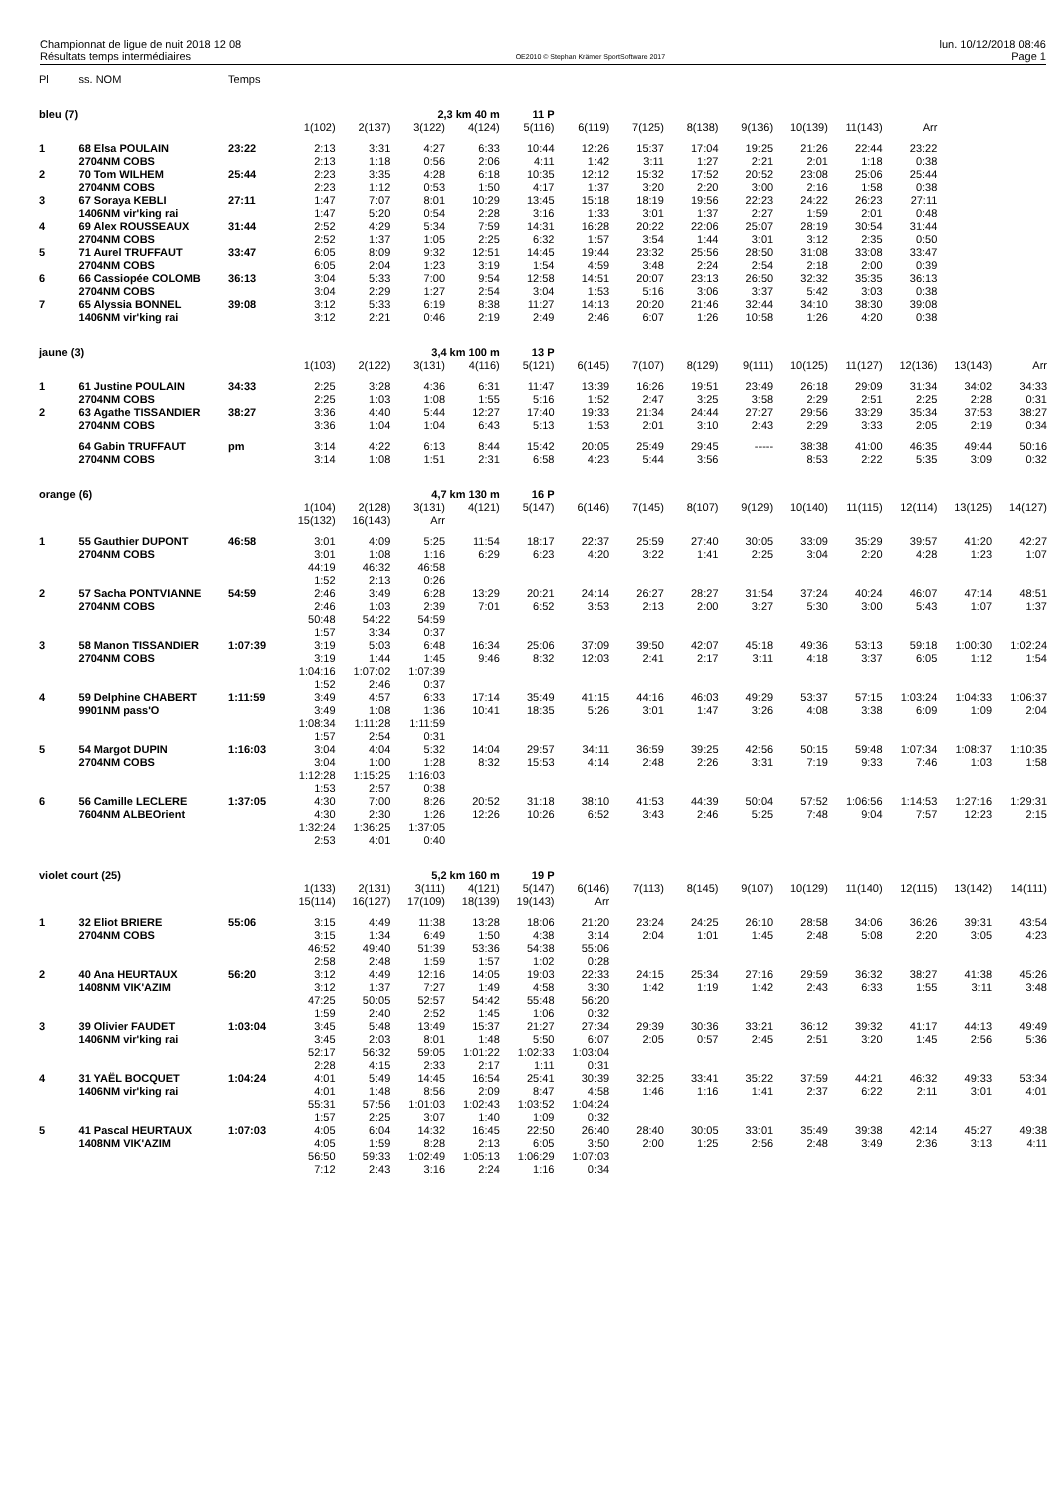Championnat de ligue de nuit 2018 12 08
Résultats temps intermédiaires
OE2010 © Stephan Krämer SportSoftware 2017
lun. 10/12/2018 08:46
Page 1
| Pl | ss. NOM | Temps | | | | | | | | | | | | | | |
| bleu (7) | | | | | 2,3 km 40 m | | 11 P | | | | | | | | | |
| | | | 1(102) | 2(137) | 3(122) | 4(124) | 5(116) | 6(119) | 7(125) | 8(138) | 9(136) | 10(139) | 11(143) | Arr | | |
| 1 | 68 Elsa POULAIN | 23:22 | 2:13 | 3:31 | 4:27 | 6:33 | 10:44 | 12:26 | 15:37 | 17:04 | 19:25 | 21:26 | 22:44 | 23:22 | | |
| | 2704NM COBS | | 2:13 | 1:18 | 0:56 | 2:06 | 4:11 | 1:42 | 3:11 | 1:27 | 2:21 | 2:01 | 1:18 | 0:38 | | |
| 2 | 70 Tom WILHEM | 25:44 | 2:23 | 3:35 | 4:28 | 6:18 | 10:35 | 12:12 | 15:32 | 17:52 | 20:52 | 23:08 | 25:06 | 25:44 | | |
| | 2704NM COBS | | 2:23 | 1:12 | 0:53 | 1:50 | 4:17 | 1:37 | 3:20 | 2:20 | 3:00 | 2:16 | 1:58 | 0:38 | | |
| 3 | 67 Soraya KEBLI | 27:11 | 1:47 | 7:07 | 8:01 | 10:29 | 13:45 | 15:18 | 18:19 | 19:56 | 22:23 | 24:22 | 26:23 | 27:11 | | |
| | 1406NM vir'king rai | | 1:47 | 5:20 | 0:54 | 2:28 | 3:16 | 1:33 | 3:01 | 1:37 | 2:27 | 1:59 | 2:01 | 0:48 | | |
| 4 | 69 Alex ROUSSEAUX | 31:44 | 2:52 | 4:29 | 5:34 | 7:59 | 14:31 | 16:28 | 20:22 | 22:06 | 25:07 | 28:19 | 30:54 | 31:44 | | |
| | 2704NM COBS | | 2:52 | 1:37 | 1:05 | 2:25 | 6:32 | 1:57 | 3:54 | 1:44 | 3:01 | 3:12 | 2:35 | 0:50 | | |
| 5 | 71 Aurel TRUFFAUT | 33:47 | 6:05 | 8:09 | 9:32 | 12:51 | 14:45 | 19:44 | 23:32 | 25:56 | 28:50 | 31:08 | 33:08 | 33:47 | | |
| | 2704NM COBS | | 6:05 | 2:04 | 1:23 | 3:19 | 1:54 | 4:59 | 3:48 | 2:24 | 2:54 | 2:18 | 2:00 | 0:39 | | |
| 6 | 66 Cassiopée COLOMB | 36:13 | 3:04 | 5:33 | 7:00 | 9:54 | 12:58 | 14:51 | 20:07 | 23:13 | 26:50 | 32:32 | 35:35 | 36:13 | | |
| | 2704NM COBS | | 3:04 | 2:29 | 1:27 | 2:54 | 3:04 | 1:53 | 5:16 | 3:06 | 3:37 | 5:42 | 3:03 | 0:38 | | |
| 7 | 65 Alyssia BONNEL | 39:08 | 3:12 | 5:33 | 6:19 | 8:38 | 11:27 | 14:13 | 20:20 | 21:46 | 32:44 | 34:10 | 38:30 | 39:08 | | |
| | 1406NM vir'king rai | | 3:12 | 2:21 | 0:46 | 2:19 | 2:49 | 2:46 | 6:07 | 1:26 | 10:58 | 1:26 | 4:20 | 0:38 | | |
| jaune (3) | | | | | 3,4 km 100 m | | 13 P | | | | | | | | | |
| | | | 1(103) | 2(122) | 3(131) | 4(116) | 5(121) | 6(145) | 7(107) | 8(129) | 9(111) | 10(125) | 11(127) | 12(136) | 13(143) | Arr |
| 1 | 61 Justine POULAIN | 34:33 | 2:25 | 3:28 | 4:36 | 6:31 | 11:47 | 13:39 | 16:26 | 19:51 | 23:49 | 26:18 | 29:09 | 31:34 | 34:02 | 34:33 |
| | 2704NM COBS | | 2:25 | 1:03 | 1:08 | 1:55 | 5:16 | 1:52 | 2:47 | 3:25 | 3:58 | 2:29 | 2:51 | 2:25 | 2:28 | 0:31 |
| 2 | 63 Agathe TISSANDIER | 38:27 | 3:36 | 4:40 | 5:44 | 12:27 | 17:40 | 19:33 | 21:34 | 24:44 | 27:27 | 29:56 | 33:29 | 35:34 | 37:53 | 38:27 |
| | 2704NM COBS | | 3:36 | 1:04 | 1:04 | 6:43 | 5:13 | 1:53 | 2:01 | 3:10 | 2:43 | 2:29 | 3:33 | 2:05 | 2:19 | 0:34 |
| | 64 Gabin TRUFFAUT | pm | 3:14 | 4:22 | 6:13 | 8:44 | 15:42 | 20:05 | 25:49 | 29:45 | ----- | 38:38 | 41:00 | 46:35 | 49:44 | 50:16 |
| | 2704NM COBS | | 3:14 | 1:08 | 1:51 | 2:31 | 6:58 | 4:23 | 5:44 | 3:56 | | 8:53 | 2:22 | 5:35 | 3:09 | 0:32 |
| orange (6) | | | | | 4,7 km 130 m | | 16 P | | | | | | | | | |
| | | | 1(104) | 2(128) | 3(131) | 4(121) | 5(147) | 6(146) | 7(145) | 8(107) | 9(129) | 10(140) | 11(115) | 12(114) | 13(125) | 14(127) |
| | | | 15(132) | 16(143) | Arr | | | | | | | | | | | |
| 1 | 55 Gauthier DUPONT | 46:58 | 3:01 | 4:09 | 5:25 | 11:54 | 18:17 | 22:37 | 25:59 | 27:40 | 30:05 | 33:09 | 35:29 | 39:57 | 41:20 | 42:27 |
| | 2704NM COBS | | 3:01 | 1:08 | 1:16 | 6:29 | 6:23 | 4:20 | 3:22 | 1:41 | 2:25 | 3:04 | 2:20 | 4:28 | 1:23 | 1:07 |
| | | | 44:19 | 46:32 | 46:58 | | | | | | | | | | | |
| | | | 1:52 | 2:13 | 0:26 | | | | | | | | | | | |
| 2 | 57 Sacha PONTVIANNE | 54:59 | 2:46 | 3:49 | 6:28 | 13:29 | 20:21 | 24:14 | 26:27 | 28:27 | 31:54 | 37:24 | 40:24 | 46:07 | 47:14 | 48:51 |
| | 2704NM COBS | | 2:46 | 1:03 | 2:39 | 7:01 | 6:52 | 3:53 | 2:13 | 2:00 | 3:27 | 5:30 | 3:00 | 5:43 | 1:07 | 1:37 |
| | | | 50:48 | 54:22 | 54:59 | | | | | | | | | | | |
| | | | 1:57 | 3:34 | 0:37 | | | | | | | | | | | |
| 3 | 58 Manon TISSANDIER | 1:07:39 | 3:19 | 5:03 | 6:48 | 16:34 | 25:06 | 37:09 | 39:50 | 42:07 | 45:18 | 49:36 | 53:13 | 59:18 | 1:00:30 | 1:02:24 |
| | 2704NM COBS | | 3:19 | 1:44 | 1:45 | 9:46 | 8:32 | 12:03 | 2:41 | 2:17 | 3:11 | 4:18 | 3:37 | 6:05 | 1:12 | 1:54 |
| | | | 1:04:16 | 1:07:02 | 1:07:39 | | | | | | | | | | | |
| | | | 1:52 | 2:46 | 0:37 | | | | | | | | | | | |
| 4 | 59 Delphine CHABERT | 1:11:59 | 3:49 | 4:57 | 6:33 | 17:14 | 35:49 | 41:15 | 44:16 | 46:03 | 49:29 | 53:37 | 57:15 | 1:03:24 | 1:04:33 | 1:06:37 |
| | 9901NM pass'O | | 3:49 | 1:08 | 1:36 | 10:41 | 18:35 | 5:26 | 3:01 | 1:47 | 3:26 | 4:08 | 3:38 | 6:09 | 1:09 | 2:04 |
| | | | 1:08:34 | 1:11:28 | 1:11:59 | | | | | | | | | | | |
| | | | 1:57 | 2:54 | 0:31 | | | | | | | | | | | |
| 5 | 54 Margot DUPIN | 1:16:03 | 3:04 | 4:04 | 5:32 | 14:04 | 29:57 | 34:11 | 36:59 | 39:25 | 42:56 | 50:15 | 59:48 | 1:07:34 | 1:08:37 | 1:10:35 |
| | 2704NM COBS | | 3:04 | 1:00 | 1:28 | 8:32 | 15:53 | 4:14 | 2:48 | 2:26 | 3:31 | 7:19 | 9:33 | 7:46 | 1:03 | 1:58 |
| | | | 1:12:28 | 1:15:25 | 1:16:03 | | | | | | | | | | | |
| | | | 1:53 | 2:57 | 0:38 | | | | | | | | | | | |
| 6 | 56 Camille LECLERE | 1:37:05 | 4:30 | 7:00 | 8:26 | 20:52 | 31:18 | 38:10 | 41:53 | 44:39 | 50:04 | 57:52 | 1:06:56 | 1:14:53 | 1:27:16 | 1:29:31 |
| | 7604NM ALBEOrient | | 4:30 | 2:30 | 1:26 | 12:26 | 10:26 | 6:52 | 3:43 | 2:46 | 5:25 | 7:48 | 9:04 | 7:57 | 12:23 | 2:15 |
| | | | 1:32:24 | 1:36:25 | 1:37:05 | | | | | | | | | | | |
| | | | 2:53 | 4:01 | 0:40 | | | | | | | | | | | |
| violet court (25) | | | | | 5,2 km 160 m | | 19 P | | | | | | | | | |
| | | | 1(133) | 2(131) | 3(111) | 4(121) | 5(147) | 6(146) | 7(113) | 8(145) | 9(107) | 10(129) | 11(140) | 12(115) | 13(142) | 14(111) |
| | | | 15(114) | 16(127) | 17(109) | 18(139) | 19(143) | Arr | | | | | | | | |
| 1 | 32 Eliot BRIERE | 55:06 | 3:15 | 4:49 | 11:38 | 13:28 | 18:06 | 21:20 | 23:24 | 24:25 | 26:10 | 28:58 | 34:06 | 36:26 | 39:31 | 43:54 |
| | 2704NM COBS | | 3:15 | 1:34 | 6:49 | 1:50 | 4:38 | 3:14 | 2:04 | 1:01 | 1:45 | 2:48 | 5:08 | 2:20 | 3:05 | 4:23 |
| | | | 46:52 | 49:40 | 51:39 | 53:36 | 54:38 | 55:06 | | | | | | | | |
| | | | 2:58 | 2:48 | 1:59 | 1:57 | 1:02 | 0:28 | | | | | | | | |
| 2 | 40 Ana HEURTAUX | 56:20 | 3:12 | 4:49 | 12:16 | 14:05 | 19:03 | 22:33 | 24:15 | 25:34 | 27:16 | 29:59 | 36:32 | 38:27 | 41:38 | 45:26 |
| | 1408NM VIK'AZIM | | 3:12 | 1:37 | 7:27 | 1:49 | 4:58 | 3:30 | 1:42 | 1:19 | 1:42 | 2:43 | 6:33 | 1:55 | 3:11 | 3:48 |
| | | | 47:25 | 50:05 | 52:57 | 54:42 | 55:48 | 56:20 | | | | | | | | |
| | | | 1:59 | 2:40 | 2:52 | 1:45 | 1:06 | 0:32 | | | | | | | | |
| 3 | 39 Olivier FAUDET | 1:03:04 | 3:45 | 5:48 | 13:49 | 15:37 | 21:27 | 27:34 | 29:39 | 30:36 | 33:21 | 36:12 | 39:32 | 41:17 | 44:13 | 49:49 |
| | 1406NM vir'king rai | | 3:45 | 2:03 | 8:01 | 1:48 | 5:50 | 6:07 | 2:05 | 0:57 | 2:45 | 2:51 | 3:20 | 1:45 | 2:56 | 5:36 |
| | | | 52:17 | 56:32 | 59:05 | 1:01:22 | 1:02:33 | 1:03:04 | | | | | | | | |
| | | | 2:28 | 4:15 | 2:33 | 2:17 | 1:11 | 0:31 | | | | | | | | |
| 4 | 31 YAËL BOCQUET | 1:04:24 | 4:01 | 5:49 | 14:45 | 16:54 | 25:41 | 30:39 | 32:25 | 33:41 | 35:22 | 37:59 | 44:21 | 46:32 | 49:33 | 53:34 |
| | 1406NM vir'king rai | | 4:01 | 1:48 | 8:56 | 2:09 | 8:47 | 4:58 | 1:46 | 1:16 | 1:41 | 2:37 | 6:22 | 2:11 | 3:01 | 4:01 |
| | | | 55:31 | 57:56 | 1:01:03 | 1:02:43 | 1:03:52 | 1:04:24 | | | | | | | | |
| | | | 1:57 | 2:25 | 3:07 | 1:40 | 1:09 | 0:32 | | | | | | | | |
| 5 | 41 Pascal HEURTAUX | 1:07:03 | 4:05 | 6:04 | 14:32 | 16:45 | 22:50 | 26:40 | 28:40 | 30:05 | 33:01 | 35:49 | 39:38 | 42:14 | 45:27 | 49:38 |
| | 1408NM VIK'AZIM | | 4:05 | 1:59 | 8:28 | 2:13 | 6:05 | 3:50 | 2:00 | 1:25 | 2:56 | 2:48 | 3:49 | 2:36 | 3:13 | 4:11 |
| | | | 56:50 | 59:33 | 1:02:49 | 1:05:13 | 1:06:29 | 1:07:03 | | | | | | | | |
| | | | 7:12 | 2:43 | 3:16 | 2:24 | 1:16 | 0:34 | | | | | | | | |